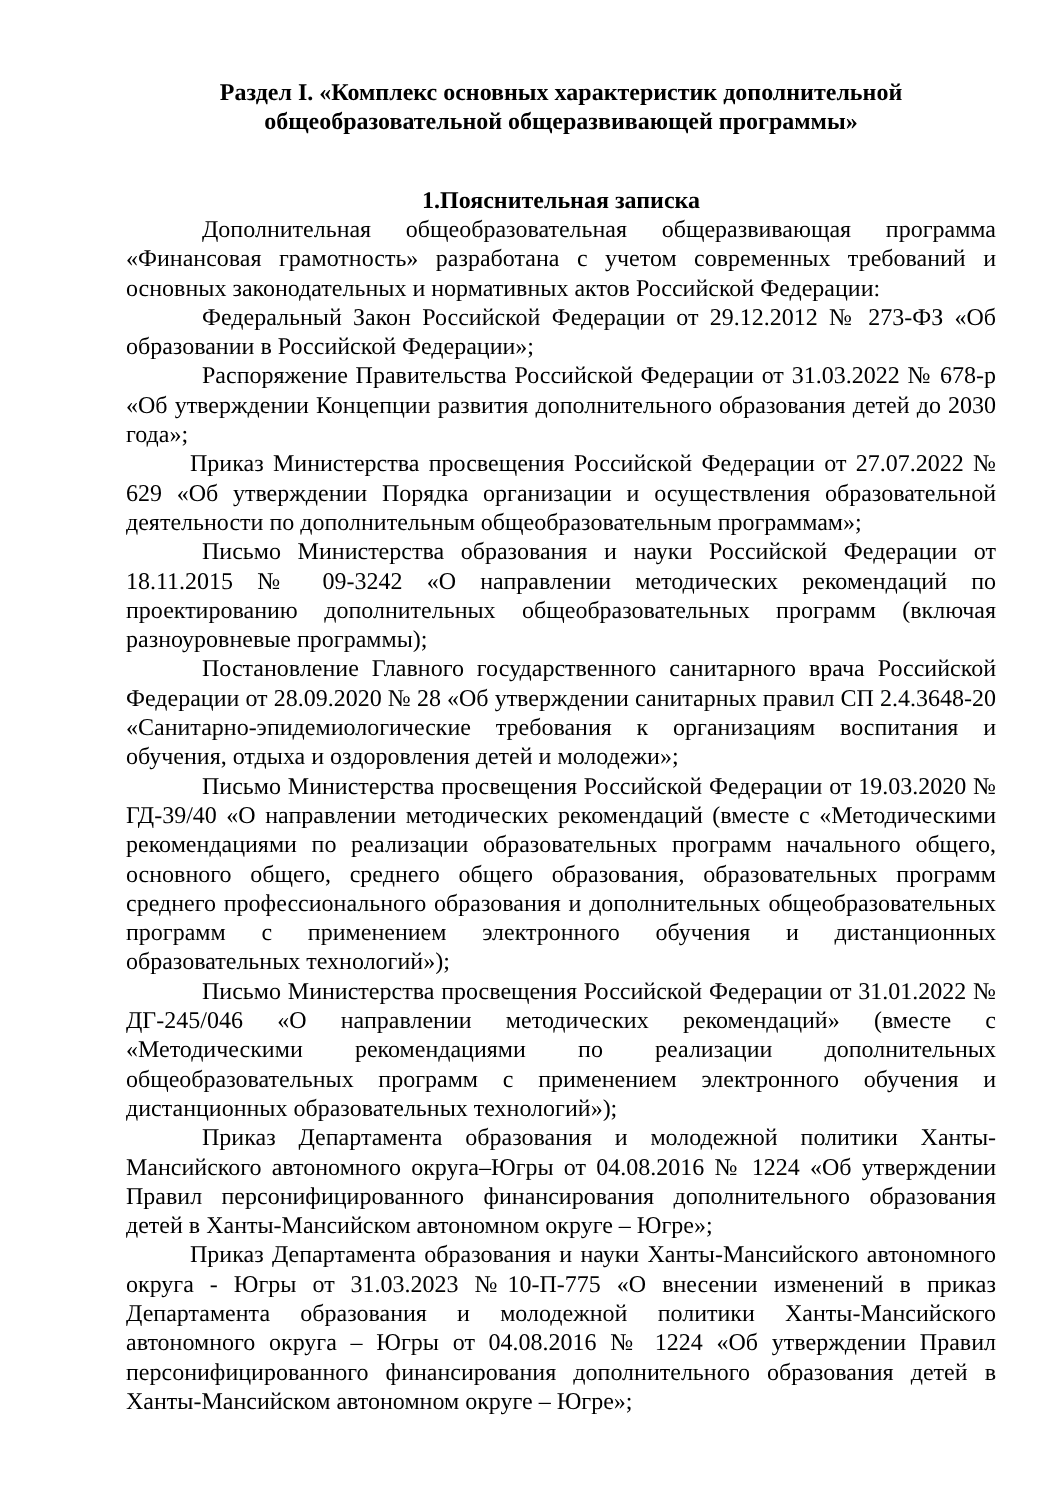Раздел I. «Комплекс основных характеристик дополнительной общеобразовательной общеразвивающей программы»
1.Пояснительная записка
Дополнительная общеобразовательная общеразвивающая программа «Финансовая грамотность» разработана с учетом современных требований и основных законодательных и нормативных актов Российской Федерации:
Федеральный Закон Российской Федерации от 29.12.2012 № 273-ФЗ «Об образовании в Российской Федерации»;
Распоряжение Правительства Российской Федерации от 31.03.2022 № 678-р «Об утверждении Концепции развития дополнительного образования детей до 2030 года»;
Приказ Министерства просвещения Российской Федерации от 27.07.2022 № 629 «Об утверждении Порядка организации и осуществления образовательной деятельности по дополнительным общеобразовательным программам»;
Письмо Министерства образования и науки Российской Федерации от 18.11.2015 № 09-3242 «О направлении методических рекомендаций по проектированию дополнительных общеобразовательных программ (включая разноуровневые программы);
Постановление Главного государственного санитарного врача Российской Федерации от 28.09.2020 № 28 «Об утверждении санитарных правил СП 2.4.3648-20 «Санитарно-эпидемиологические требования к организациям воспитания и обучения, отдыха и оздоровления детей и молодежи»;
Письмо Министерства просвещения Российской Федерации от 19.03.2020 № ГД-39/40 «О направлении методических рекомендаций (вместе с «Методическими рекомендациями по реализации образовательных программ начального общего, основного общего, среднего общего образования, образовательных программ среднего профессионального образования и дополнительных общеобразовательных программ с применением электронного обучения и дистанционных образовательных технологий»);
Письмо Министерства просвещения Российской Федерации от 31.01.2022 № ДГ-245/046 «О направлении методических рекомендаций» (вместе с «Методическими рекомендациями по реализации дополнительных общеобразовательных программ с применением электронного обучения и дистанционных образовательных технологий»);
Приказ Департамента образования и молодежной политики Ханты-Мансийского автономного округа–Югры от 04.08.2016 № 1224 «Об утверждении Правил персонифицированного финансирования дополнительного образования детей в Ханты-Мансийском автономном округе – Югре»;
Приказ Департамента образования и науки Ханты-Мансийского автономного округа - Югры от 31.03.2023 №10-П-775 «О внесении изменений в приказ Департамента образования и молодежной политики Ханты-Мансийского автономного округа – Югры от 04.08.2016 № 1224 «Об утверждении Правил персонифицированного финансирования дополнительного образования детей в Ханты-Мансийском автономном округе – Югре»;